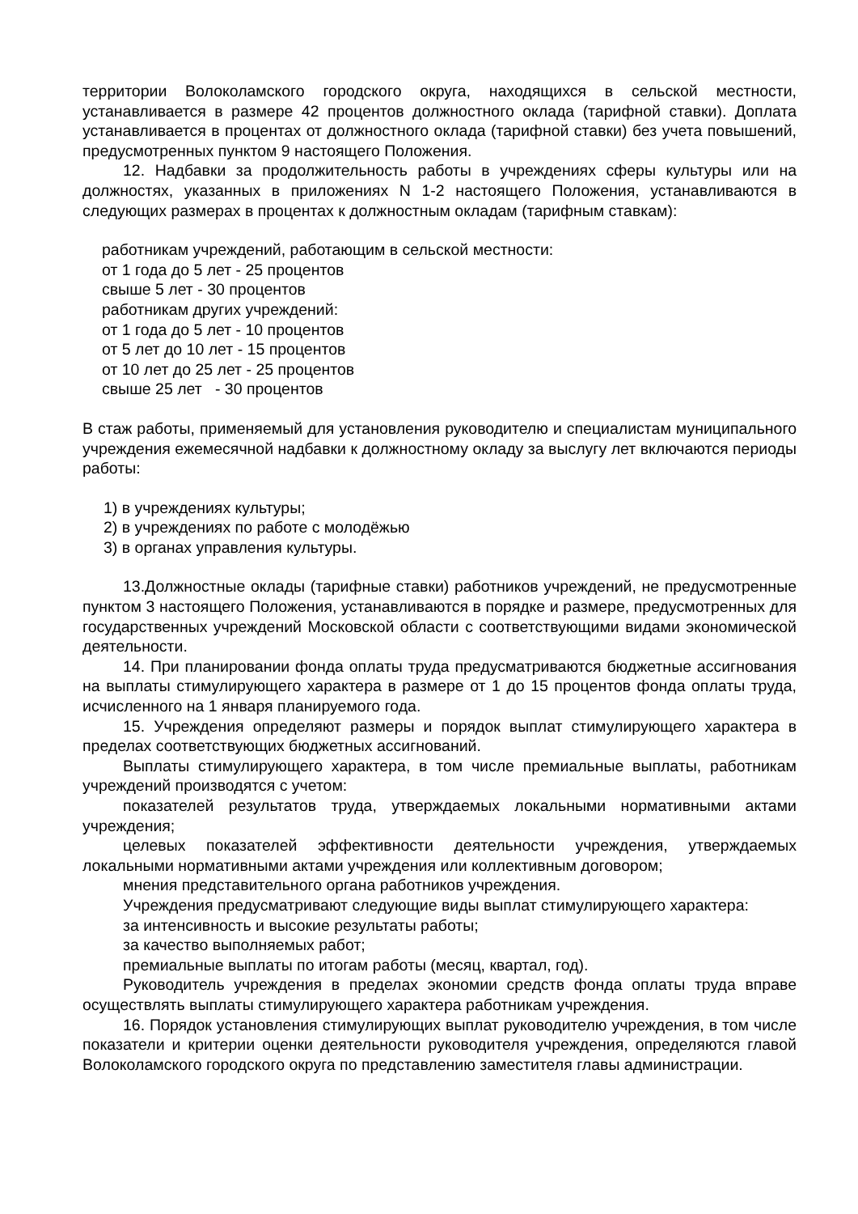территории Волоколамского городского округа, находящихся в сельской местности, устанавливается в размере 42 процентов должностного оклада (тарифной ставки). Доплата устанавливается в процентах от должностного оклада (тарифной ставки) без учета повышений, предусмотренных пунктом 9 настоящего Положения.
12. Надбавки за продолжительность работы в учреждениях сферы культуры или на должностях, указанных в приложениях N 1-2 настоящего Положения, устанавливаются в следующих размерах в процентах к должностным окладам (тарифным ставкам):
работникам учреждений, работающим в сельской местности:
от 1 года до 5 лет - 25 процентов
свыше 5 лет - 30 процентов
работникам других учреждений:
от 1 года до 5 лет - 10 процентов
от 5 лет до 10 лет - 15 процентов
от 10 лет до 25 лет - 25 процентов
свыше 25 лет - 30 процентов
В стаж работы, применяемый для установления руководителю и специалистам муниципального учреждения ежемесячной надбавки к должностному окладу за выслугу лет включаются периоды работы:
1) в учреждениях культуры;
2) в учреждениях по работе с молодёжью
3) в органах управления культуры.
13.Должностные оклады (тарифные ставки) работников учреждений, не предусмотренные пунктом 3 настоящего Положения, устанавливаются в порядке и размере, предусмотренных для государственных учреждений Московской области с соответствующими видами экономической деятельности.
14. При планировании фонда оплаты труда предусматриваются бюджетные ассигнования на выплаты стимулирующего характера в размере от 1 до 15 процентов фонда оплаты труда, исчисленного на 1 января планируемого года.
15. Учреждения определяют размеры и порядок выплат стимулирующего характера в пределах соответствующих бюджетных ассигнований.
Выплаты стимулирующего характера, в том числе премиальные выплаты, работникам учреждений производятся с учетом:
показателей результатов труда, утверждаемых локальными нормативными актами учреждения;
целевых показателей эффективности деятельности учреждения, утверждаемых локальными нормативными актами учреждения или коллективным договором;
мнения представительного органа работников учреждения.
Учреждения предусматривают следующие виды выплат стимулирующего характера:
за интенсивность и высокие результаты работы;
за качество выполняемых работ;
премиальные выплаты по итогам работы (месяц, квартал, год).
Руководитель учреждения в пределах экономии средств фонда оплаты труда вправе осуществлять выплаты стимулирующего характера работникам учреждения.
16. Порядок установления стимулирующих выплат руководителю учреждения, в том числе показатели и критерии оценки деятельности руководителя учреждения, определяются главой Волоколамского городского округа по представлению заместителя главы администрации.